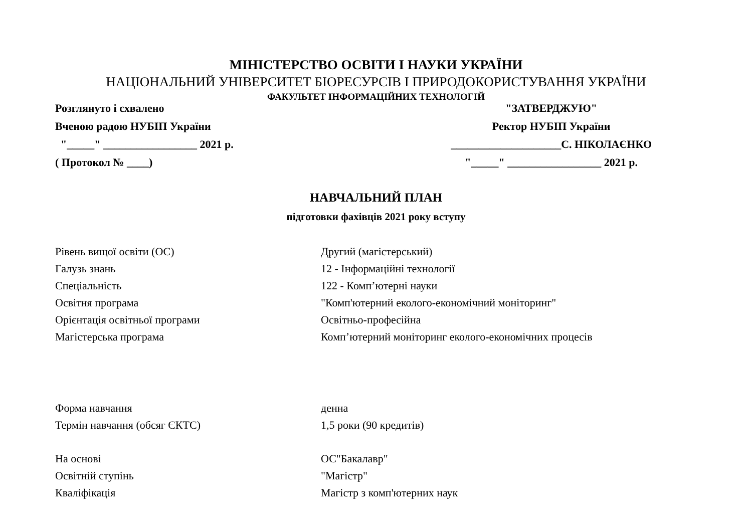МІНІСТЕРСТВО ОСВІТИ І НАУКИ УКРАЇНИ
НАЦІОНАЛЬНИЙ УНІВЕРСИТЕТ БІОРЕСУРСІВ І ПРИРОДОКОРИСТУВАННЯ УКРАЇНИ
ФАКУЛЬТЕТ ІНФОРМАЦІЙНИХ ТЕХНОЛОГІЙ
Розглянуто і схвалено
Вченою радою НУБІП України
"_____" _________________ 2021 р.
( Протокол № ____)
"ЗАТВЕРДЖУЮ"
Ректор НУБІП України
____________________С. НІКОЛАЄНКО
"_____" _________________ 2021 р.
НАВЧАЛЬНИЙ ПЛАН
підготовки фахівців 2021 року вступу
| Рівень вищої освіти (ОС) | Другий (магістерський) |
| Галузь знань | 12 - Інформаційні технології |
| Спеціальність | 122 - Комп’ютерні науки |
| Освітня програма | "Комп'ютерний еколого-економічний моніторинг" |
| Орієнтація освітньої програми | Освітньо-професійна |
| Магістерська програма | Комп’ютерний моніторинг еколого-економічних процесів |
| Форма навчання | денна |
| Термін навчання (обсяг ЄКТС) | 1,5 роки (90 кредитів) |
| На основі | ОС"Бакалавр" |
| Освітній ступінь | "Магістр" |
| Кваліфікація | Магістр з комп'ютерних наук |